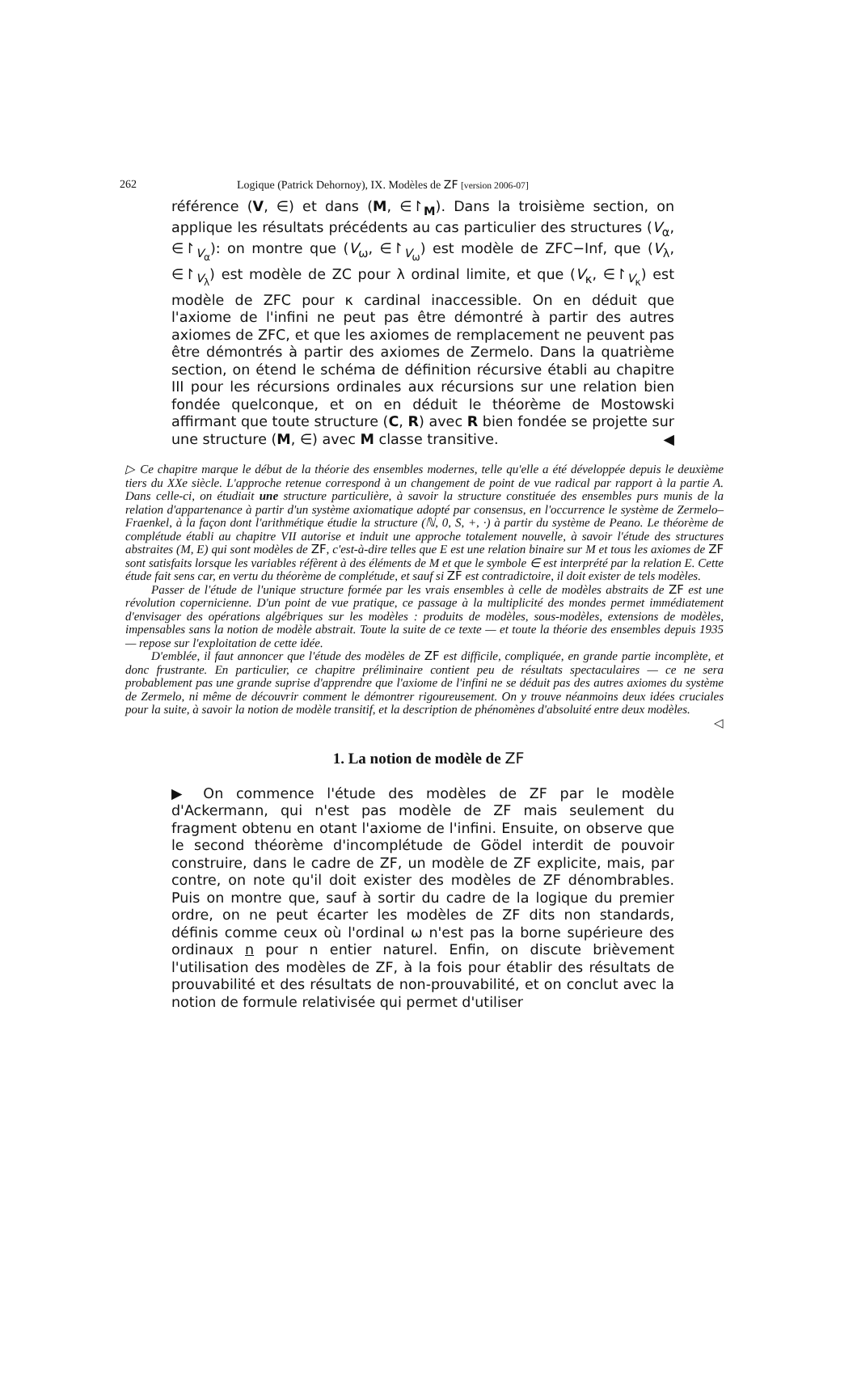262 Logique (Patrick Dehornoy), IX. Modèles de ZF [version 2006-07]
référence (V, ∈) et dans (M, ∈↾<sub>M</sub>). Dans la troisième section, on applique les résultats précédents au cas particulier des structures (V<sub>α</sub>, ∈↾<sub>V<sub>α</sub></sub>): on montre que (V<sub>ω</sub>, ∈↾<sub>V<sub>ω</sub></sub>) est modèle de ZFC−Inf, que (V<sub>λ</sub>, ∈↾<sub>V<sub>λ</sub></sub>) est modèle de ZC pour λ ordinal limite, et que (V<sub>κ</sub>, ∈↾<sub>V<sub>κ</sub></sub>) est modèle de ZFC pour κ cardinal inaccessible. On en déduit que l'axiome de l'infini ne peut pas être démontré à partir des autres axiomes de ZFC, et que les axiomes de remplacement ne peuvent pas être démontrés à partir des axiomes de Zermelo. Dans la quatrième section, on étend le schéma de définition récursive établi au chapitre III pour les récursions ordinales aux récursions sur une relation bien fondée quelconque, et on en déduit le théorème de Mostowski affirmant que toute structure (C, R) avec R bien fondée se projette sur une structure (M, ∈) avec M classe transitive. ◀
▷ Ce chapitre marque le début de la théorie des ensembles modernes, telle qu'elle a été développée depuis le deuxième tiers du XXe siècle. L'approche retenue correspond à un changement de point de vue radical par rapport à la partie A. Dans celle-ci, on étudiait une structure particulière, à savoir la structure constituée des ensembles purs munis de la relation d'appartenance à partir d'un système axiomatique adopté par consensus, en l'occurrence le système de Zermelo–Fraenkel, à la façon dont l'arithmétique étudie la structure (ℕ, 0, S, +, ·) à partir du système de Peano. Le théorème de complétude établi au chapitre VII autorise et induit une approche totalement nouvelle, à savoir l'étude des structures abstraites (M, E) qui sont modèles de ZF, c'est-à-dire telles que E est une relation binaire sur M et tous les axiomes de ZF sont satisfaits lorsque les variables réfèrent à des éléments de M et que le symbole ∈ est interprété par la relation E. Cette étude fait sens car, en vertu du théorème de complétude, et sauf si ZF est contradictoire, il doit exister de tels modèles.
Passer de l'étude de l'unique structure formée par les vrais ensembles à celle de modèles abstraits de ZF est une révolution copernicienne. D'un point de vue pratique, ce passage à la multiplicité des mondes permet immédiatement d'envisager des opérations algébriques sur les modèles : produits de modèles, sous-modèles, extensions de modèles, impensables sans la notion de modèle abstrait. Toute la suite de ce texte — et toute la théorie des ensembles depuis 1935 — repose sur l'exploitation de cette idée.
D'emblée, il faut annoncer que l'étude des modèles de ZF est difficile, compliquée, en grande partie incomplète, et donc frustrante. En particulier, ce chapitre préliminaire contient peu de résultats spectaculaires — ce ne sera probablement pas une grande suprise d'apprendre que l'axiome de l'infini ne se déduit pas des autres axiomes du système de Zermelo, ni même de découvrir comment le démontrer rigoureusement. On y trouve néanmoins deux idées cruciales pour la suite, à savoir la notion de modèle transitif, et la description de phénomènes d'absoluité entre deux modèles. ◁
1. La notion de modèle de ZF
▶ On commence l'étude des modèles de ZF par le modèle d'Ackermann, qui n'est pas modèle de ZF mais seulement du fragment obtenu en otant l'axiome de l'infini. Ensuite, on observe que le second théorème d'incomplétude de Gödel interdit de pouvoir construire, dans le cadre de ZF, un modèle de ZF explicite, mais, par contre, on note qu'il doit exister des modèles de ZF dénombrables. Puis on montre que, sauf à sortir du cadre de la logique du premier ordre, on ne peut écarter les modèles de ZF dits non standards, définis comme ceux où l'ordinal ω n'est pas la borne supérieure des ordinaux n pour n entier naturel. Enfin, on discute brièvement l'utilisation des modèles de ZF, à la fois pour établir des résultats de prouvabilité et des résultats de non-prouvabilité, et on conclut avec la notion de formule relativisée qui permet d'utiliser